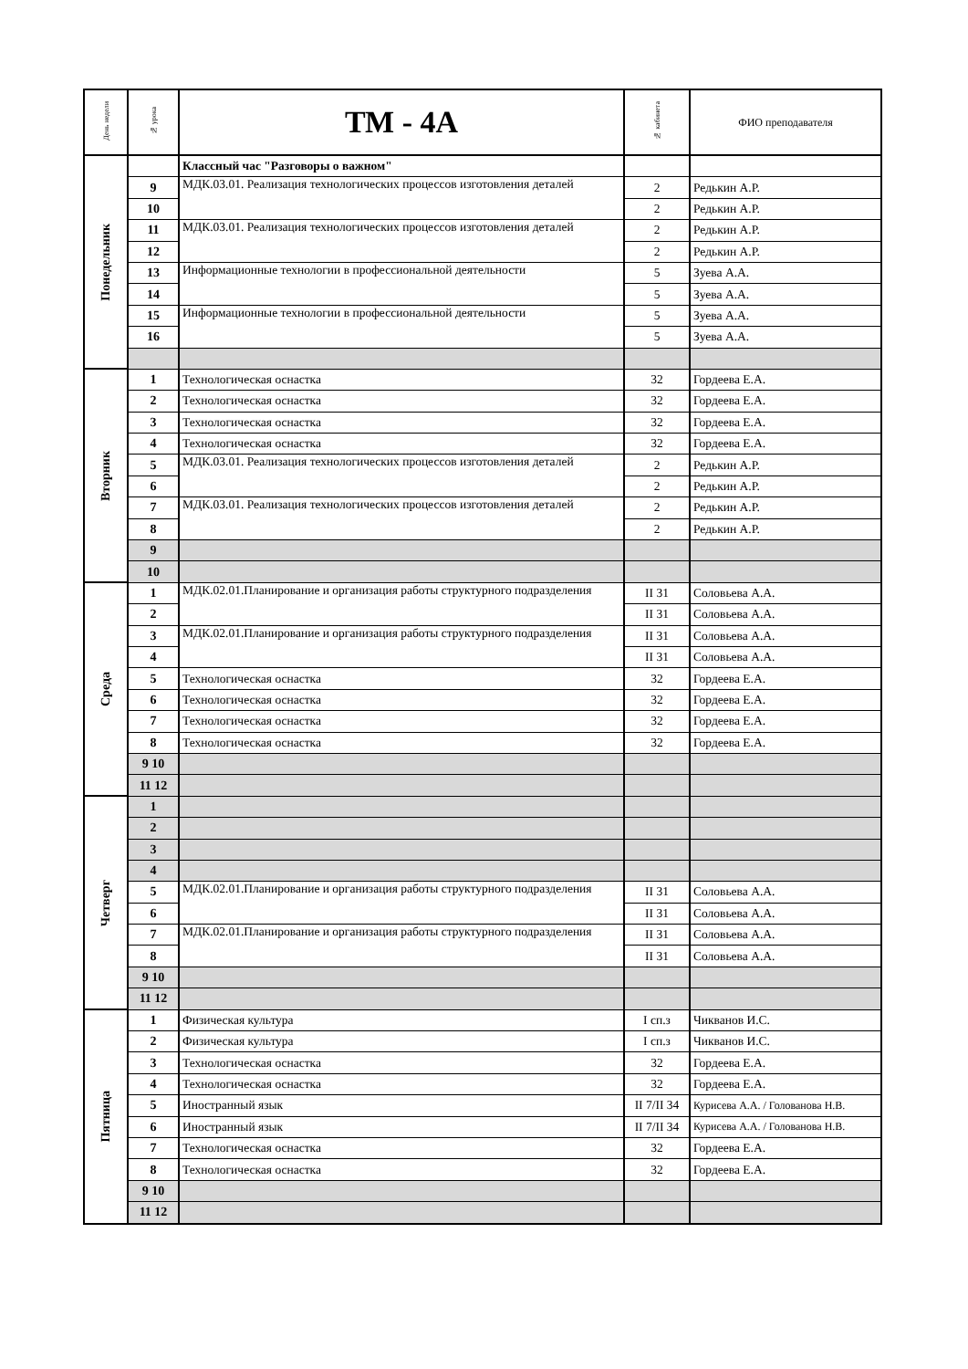| День недели | № урока | ТМ - 4А | № кабинета | ФИО преподавателя |
| --- | --- | --- | --- | --- |
| Понедельник | | Классный час "Разговоры о важном" | | |
| | 9 | МДК.03.01. Реализация технологических процессов изготовления деталей | 2 | Редькин А.Р. |
| | 10 | | 2 | Редькин А.Р. |
| | 11 | МДК.03.01. Реализация технологических процессов изготовления деталей | 2 | Редькин А.Р. |
| | 12 | | 2 | Редькин А.Р. |
| | 13 | Информационные технологии в профессиональной деятельности | 5 | Зуева А.А. |
| | 14 | | 5 | Зуева А.А. |
| | 15 | Информационные технологии в профессиональной деятельности | 5 | Зуева А.А. |
| | 16 | | 5 | Зуева А.А. |
| Вторник | 1 | Технологическая оснастка | 32 | Гордеева Е.А. |
| | 2 | Технологическая оснастка | 32 | Гордеева Е.А. |
| | 3 | Технологическая оснастка | 32 | Гордеева Е.А. |
| | 4 | Технологическая оснастка | 32 | Гордеева Е.А. |
| | 5 | МДК.03.01. Реализация технологических процессов изготовления деталей | 2 | Редькин А.Р. |
| | 6 | | 2 | Редькин А.Р. |
| | 7 | МДК.03.01. Реализация технологических процессов изготовления деталей | 2 | Редькин А.Р. |
| | 8 | | 2 | Редькин А.Р. |
| | 9 | | | |
| | 10 | | | |
| Среда | 1 | МДК.02.01.Планирование и организация работы структурного подразделения | II 31 | Соловьева А.А. |
| | 2 | | II 31 | Соловьева А.А. |
| | 3 | МДК.02.01.Планирование и организация работы структурного подразделения | II 31 | Соловьева А.А. |
| | 4 | | II 31 | Соловьева А.А. |
| | 5 | Технологическая оснастка | 32 | Гордеева Е.А. |
| | 6 | Технологическая оснастка | 32 | Гордеева Е.А. |
| | 7 | Технологическая оснастка | 32 | Гордеева Е.А. |
| | 8 | Технологическая оснастка | 32 | Гордеева Е.А. |
| | 9 10 | | | |
| | 11 12 | | | |
| Четверг | 1 | | | |
| | 2 | | | |
| | 3 | | | |
| | 4 | | | |
| | 5 | МДК.02.01.Планирование и организация работы структурного подразделения | II 31 | Соловьева А.А. |
| | 6 | | II 31 | Соловьева А.А. |
| | 7 | МДК.02.01.Планирование и организация работы структурного подразделения | II 31 | Соловьева А.А. |
| | 8 | | II 31 | Соловьева А.А. |
| | 9 10 | | | |
| | 11 12 | | | |
| Пятница | 1 | Физическая культура | I сп.з | Чикванов И.С. |
| | 2 | Физическая культура | I сп.з | Чикванов И.С. |
| | 3 | Технологическая оснастка | 32 | Гордеева Е.А. |
| | 4 | Технологическая оснастка | 32 | Гордеева Е.А. |
| | 5 | Иностранный язык | II 7/II 34 | Курисева А.А. / Голованова Н.В. |
| | 6 | Иностранный язык | II 7/II 34 | Курисева А.А. / Голованова Н.В. |
| | 7 | Технологическая оснастка | 32 | Гордеева Е.А. |
| | 8 | Технологическая оснастка | 32 | Гордеева Е.А. |
| | 9 10 | | | |
| | 11 12 | | | |